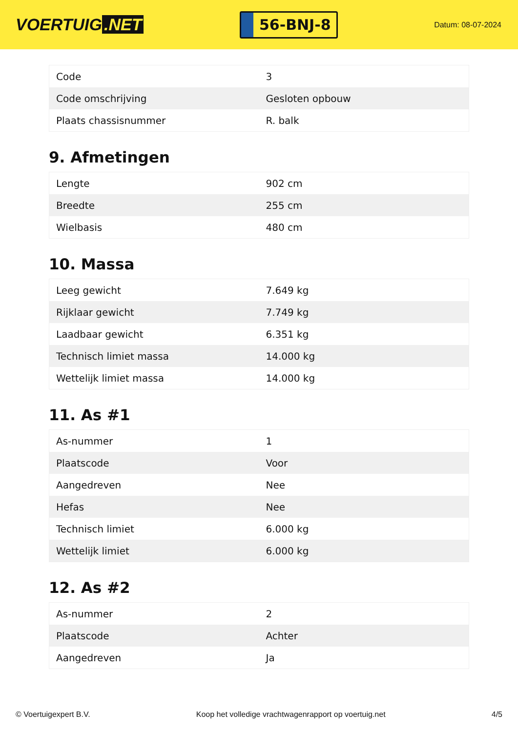VOERTUIG.NET
56-BNJ-8
Datum: 08-07-2024
| Code | 3 |
| Code omschrijving | Gesloten opbouw |
| Plaats chassisnummer | R. balk |
9. Afmetingen
| Lengte | 902 cm |
| Breedte | 255 cm |
| Wielbasis | 480 cm |
10. Massa
| Leeg gewicht | 7.649 kg |
| Rijklaar gewicht | 7.749 kg |
| Laadbaar gewicht | 6.351 kg |
| Technisch limiet massa | 14.000 kg |
| Wettelijk limiet massa | 14.000 kg |
11. As #1
| As-nummer | 1 |
| Plaatscode | Voor |
| Aangedreven | Nee |
| Hefas | Nee |
| Technisch limiet | 6.000 kg |
| Wettelijk limiet | 6.000 kg |
12. As #2
| As-nummer | 2 |
| Plaatscode | Achter |
| Aangedreven | Ja |
© Voertuigexpert B.V. Koop het volledige vrachtwagenrapport op voertuig.net 4/5